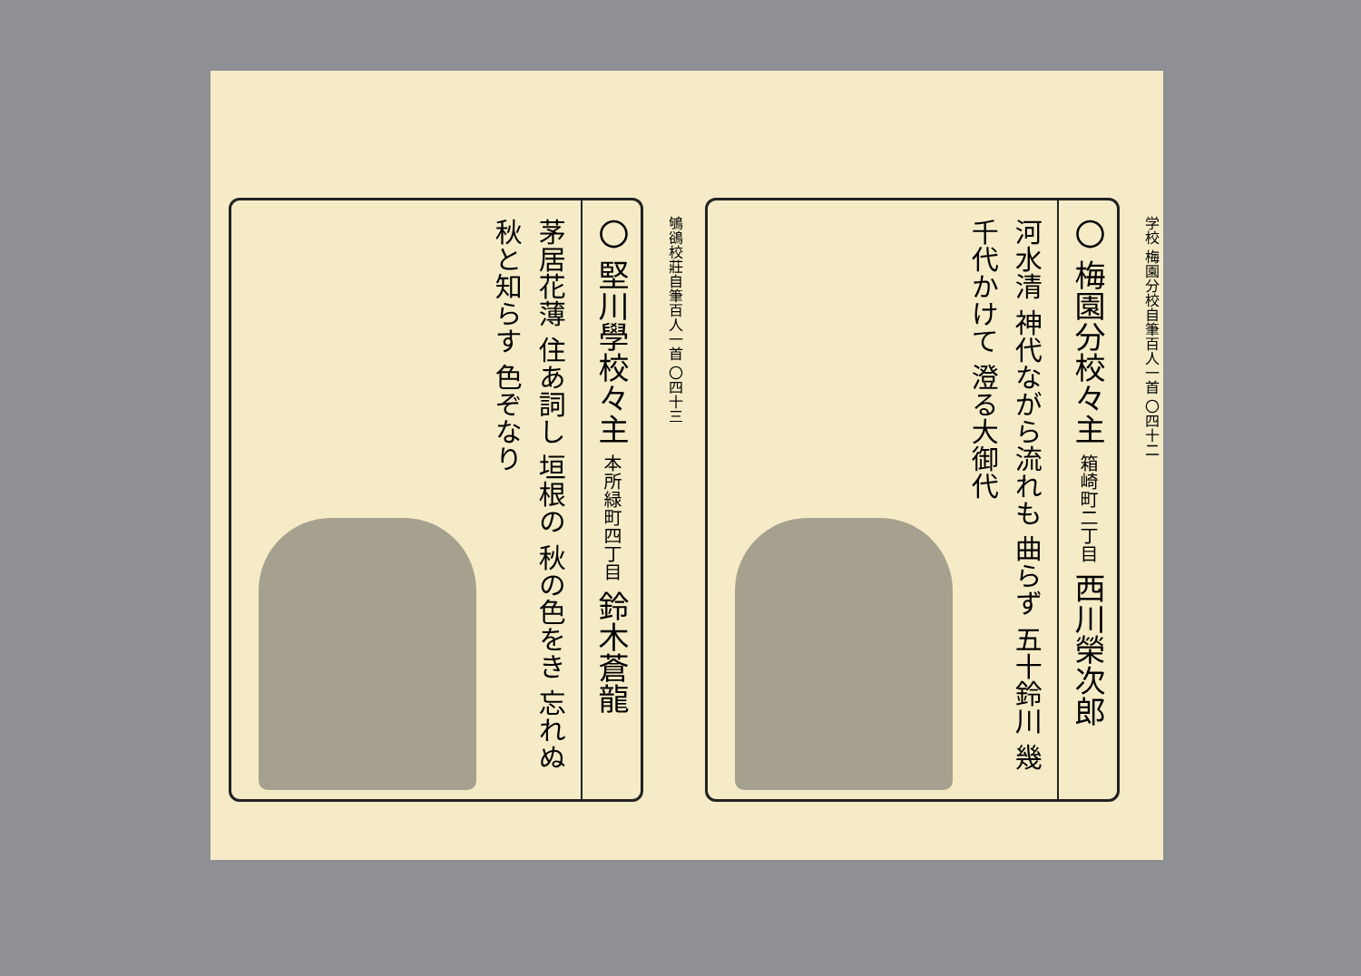鴝鵒校莊自筆百人一首 〇四十三
〇 堅川學校々主 本所緑町四丁目 鈴木蒼龍
茅居花薄 住あ詞し 垣根の 秋の色をき 忘れぬ 秋と知らす 色ぞなり
学校 梅園分校自筆百人一首 〇四十二
〇 梅園分校々主 箱崎町二丁目 西川榮次郎
河水清 神代ながら流れも 曲らず 五十鈴川 幾千代かけて 澄る大御代